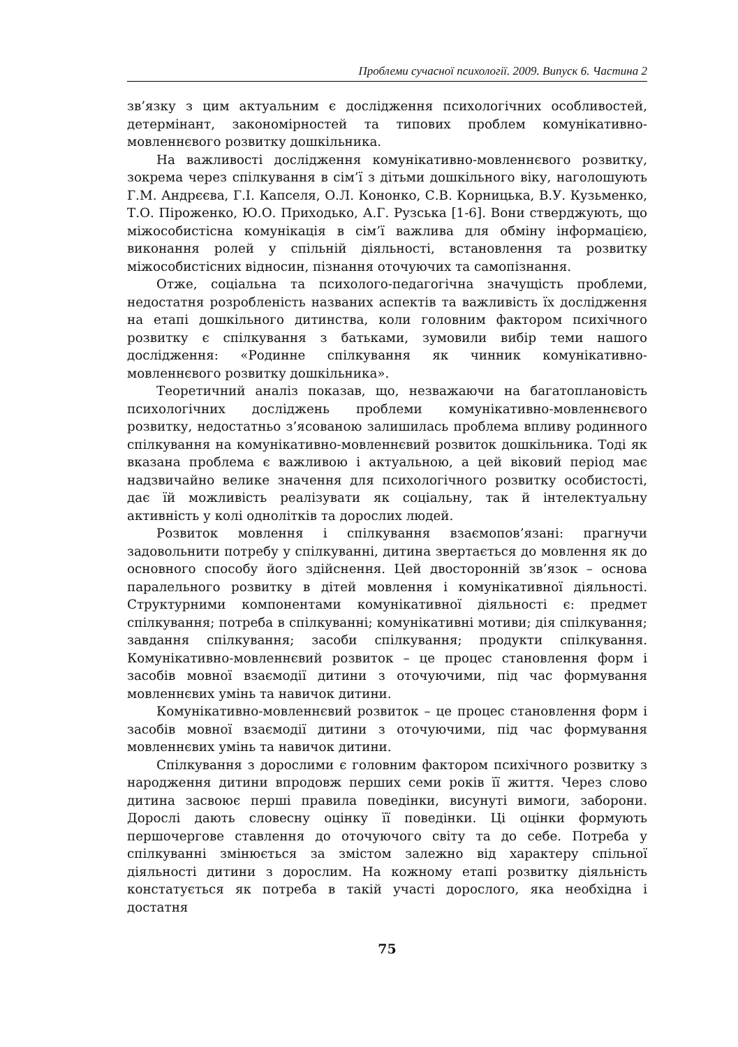Проблеми сучасної психології. 2009. Випуск 6. Частина 2
зв’язку з цим актуальним є дослідження психологічних особливостей, детермінант, закономірностей та типових проблем комунікативно-мовленнєвого розвитку дошкільника.
На важливості дослідження комунікативно-мовленнєвого розвитку, зокрема через спілкування в сім’ї з дітьми дошкільного віку, наголошують Г.М. Андрєєва, Г.І. Капселя, О.Л. Кононко, С.В. Корницька, В.У. Кузьменко, Т.О. Піроженко, Ю.О. Приходько, А.Г. Рузська [1-6]. Вони стверджують, що міжособистісна комунікація в сім’ї важлива для обміну інформацією, виконання ролей у спільній діяльності, встановлення та розвитку міжособистісних відносин, пізнання оточуючих та самопізнання.
Отже, соціальна та психолого-педагогічна значущість проблеми, недостатня розробленість названих аспектів та важливість їх дослідження на етапі дошкільного дитинства, коли головним фактором психічного розвитку є спілкування з батьками, зумовили вибір теми нашого дослідження: «Родинне спілкування як чинник комунікативно-мовленнєвого розвитку дошкільника».
Теоретичний аналіз показав, що, незважаючи на багатоплановість психологічних досліджень проблеми комунікативно-мовленнєвого розвитку, недостатньо з’ясованою залишилась проблема впливу родинного спілкування на комунікативно-мовленнєвий розвиток дошкільника. Тоді як вказана проблема є важливою і актуальною, а цей віковий період має надзвичайно велике значення для психологічного розвитку особистості, дає їй можливість реалізувати як соціальну, так й інтелектуальну активність у колі однолітків та дорослих людей.
Розвиток мовлення і спілкування взаємопов’язані: прагнучи задовольнити потребу у спілкуванні, дитина звертається до мовлення як до основного способу його здійснення. Цей двосторонній зв’язок – основа паралельного розвитку в дітей мовлення і комунікативної діяльності. Структурними компонентами комунікативної діяльності є: предмет спілкування; потреба в спілкуванні; комунікативні мотиви; дія спілкування; завдання спілкування; засоби спілкування; продукти спілкування. Комунікативно-мовленнєвий розвиток – це процес становлення форм і засобів мовної взаємодії дитини з оточуючими, під час формування мовленнєвих умінь та навичок дитини.
Комунікативно-мовленнєвий розвиток – це процес становлення форм і засобів мовної взаємодії дитини з оточуючими, під час формування мовленнєвих умінь та навичок дитини.
Спілкування з дорослими є головним фактором психічного розвитку з народження дитини впродовж перших семи років її життя. Через слово дитина засвоює перші правила поведінки, висунуті вимоги, заборони. Дорослі дають словесну оцінку її поведінки. Ці оцінки формують першочергове ставлення до оточуючого світу та до себе. Потреба у спілкуванні змінюється за змістом залежно від характеру спільної діяльності дитини з дорослим. На кожному етапі розвитку діяльність констатується як потреба в такій участі дорослого, яка необхідна і достатня
75